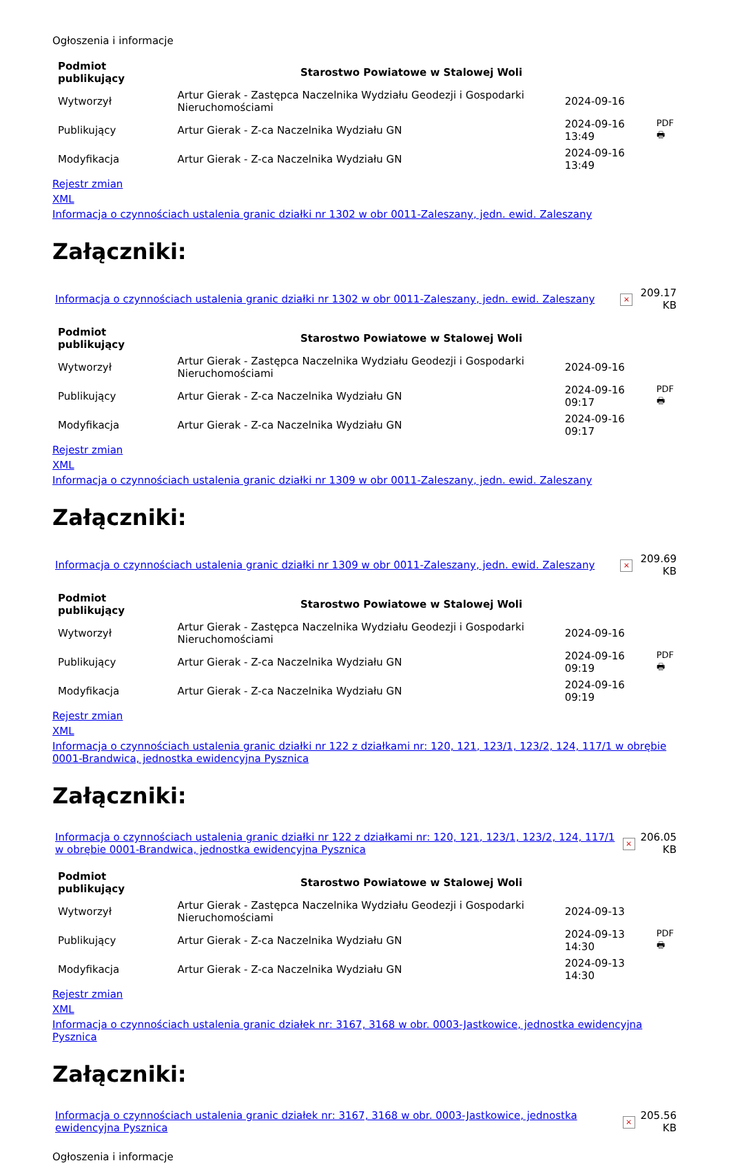Ogłoszenia i informacje
| Podmiot publikujący | Starostwo Powiatowe w Stalowej Woli | | |
| Wytworzył | Artur Gierak - Zastępca Naczelnika Wydziału Geodezji i Gospodarki Nieruchomościami | 2024-09-16 | PDF 🖶 |
| Publikujący | Artur Gierak - Z-ca Naczelnika Wydziału GN | 2024-09-16 13:49 | |
| Modyfikacja | Artur Gierak - Z-ca Naczelnika Wydziału GN | 2024-09-16 13:49 | |
Rejestr zmian
XML
Informacja o czynnościach ustalenia granic działki nr 1302 w obr 0011-Zaleszany, jedn. ewid. Zaleszany
Załączniki:
| Informacja o czynnościach ustalenia granic działki nr 1302 w obr 0011-Zaleszany, jedn. ewid. Zaleszany | × | 209.17 KB |
| Podmiot publikujący | Starostwo Powiatowe w Stalowej Woli | | |
| Wytworzył | Artur Gierak - Zastępca Naczelnika Wydziału Geodezji i Gospodarki Nieruchomościami | 2024-09-16 | PDF 🖶 |
| Publikujący | Artur Gierak - Z-ca Naczelnika Wydziału GN | 2024-09-16 09:17 | |
| Modyfikacja | Artur Gierak - Z-ca Naczelnika Wydziału GN | 2024-09-16 09:17 | |
Rejestr zmian
XML
Informacja o czynnościach ustalenia granic działki nr 1309 w obr 0011-Zaleszany, jedn. ewid. Zaleszany
Załączniki:
| Informacja o czynnościach ustalenia granic działki nr 1309 w obr 0011-Zaleszany, jedn. ewid. Zaleszany | × | 209.69 KB |
| Podmiot publikujący | Starostwo Powiatowe w Stalowej Woli | | |
| Wytworzył | Artur Gierak - Zastępca Naczelnika Wydziału Geodezji i Gospodarki Nieruchomościami | 2024-09-16 | PDF 🖶 |
| Publikujący | Artur Gierak - Z-ca Naczelnika Wydziału GN | 2024-09-16 09:19 | |
| Modyfikacja | Artur Gierak - Z-ca Naczelnika Wydziału GN | 2024-09-16 09:19 | |
Rejestr zmian
XML
Informacja o czynnościach ustalenia granic działki nr 122 z działkami nr: 120, 121, 123/1, 123/2, 124, 117/1 w obrębie 0001-Brandwica, jednostka ewidencyjna Pysznica
Załączniki:
| Informacja o czynnościach ustalenia granic działki nr 122 z działkami nr: 120, 121, 123/1, 123/2, 124, 117/1 w obrębie 0001-Brandwica, jednostka ewidencyjna Pysznica | × | 206.05 KB |
| Podmiot publikujący | Starostwo Powiatowe w Stalowej Woli | | |
| Wytworzył | Artur Gierak - Zastępca Naczelnika Wydziału Geodezji i Gospodarki Nieruchomościami | 2024-09-13 | PDF 🖶 |
| Publikujący | Artur Gierak - Z-ca Naczelnika Wydziału GN | 2024-09-13 14:30 | |
| Modyfikacja | Artur Gierak - Z-ca Naczelnika Wydziału GN | 2024-09-13 14:30 | |
Rejestr zmian
XML
Informacja o czynnościach ustalenia granic działek nr: 3167, 3168 w obr. 0003-Jastkowice, jednostka ewidencyjna Pysznica
Załączniki:
| Informacja o czynnościach ustalenia granic działek nr: 3167, 3168 w obr. 0003-Jastkowice, jednostka ewidencyjna Pysznica | × | 205.56 KB |
Ogłoszenia i informacje